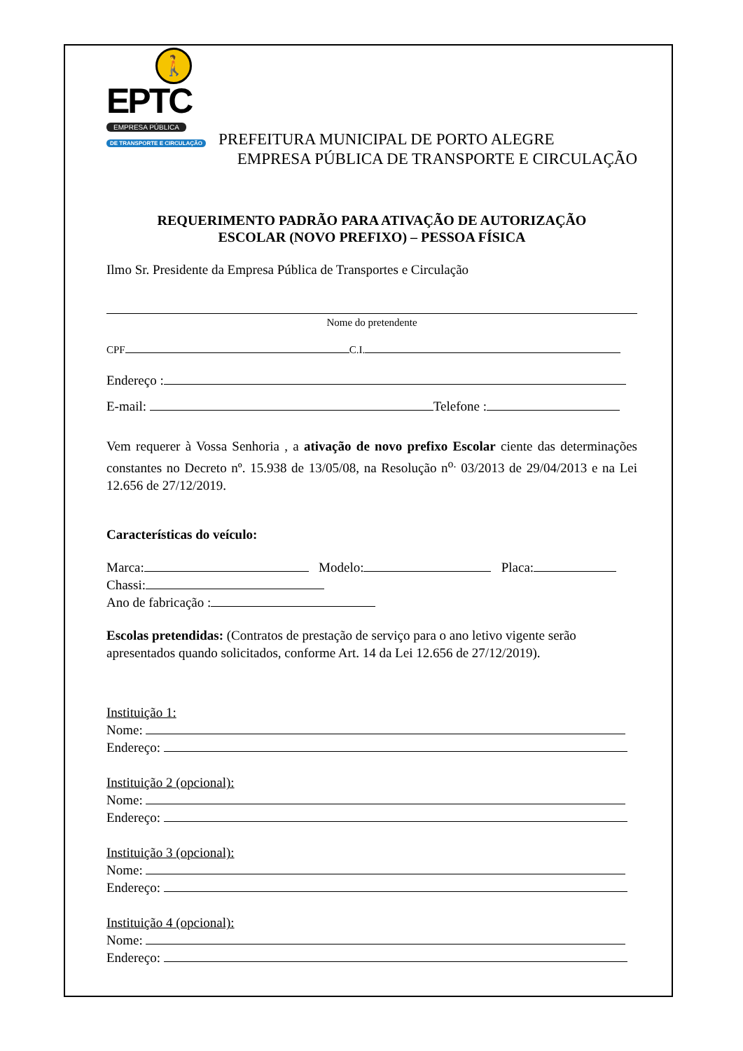🚶
EPTC
EMPRESA PÚBLICA
DE TRANSPORTE E CIRCULAÇÃO
PREFEITURA MUNICIPAL DE PORTO ALEGRE
EMPRESA PÚBLICA DE TRANSPORTE E CIRCULAÇÃO
REQUERIMENTO PADRÃO PARA ATIVAÇÃO DE AUTORIZAÇÃO
ESCOLAR (NOVO PREFIXO) – PESSOA FÍSICA
Ilmo Sr. Presidente da Empresa Pública de Transportes e Circulação
Nome do pretendente
CPF C.I.
Endereço :
E-mail: Telefone :
Vem requerer à Vossa Senhoria , a ativação de novo prefixo Escolar ciente das determinações constantes no Decreto nº. 15.938 de 13/05/08, na Resolução n<sup>o.</sup> 03/2013 de 29/04/2013 e na Lei 12.656 de 27/12/2019.
Características do veículo:
Marca: Modelo: Placa:
Chassi:
Ano de fabricação :
Escolas pretendidas: (Contratos de prestação de serviço para o ano letivo vigente serão apresentados quando solicitados, conforme Art. 14 da Lei 12.656 de 27/12/2019).
Instituição 1:
Nome:
Endereço:
Instituição 2 (opcional):
Nome:
Endereço:
Instituição 3 (opcional):
Nome:
Endereço:
Instituição 4 (opcional):
Nome:
Endereço: